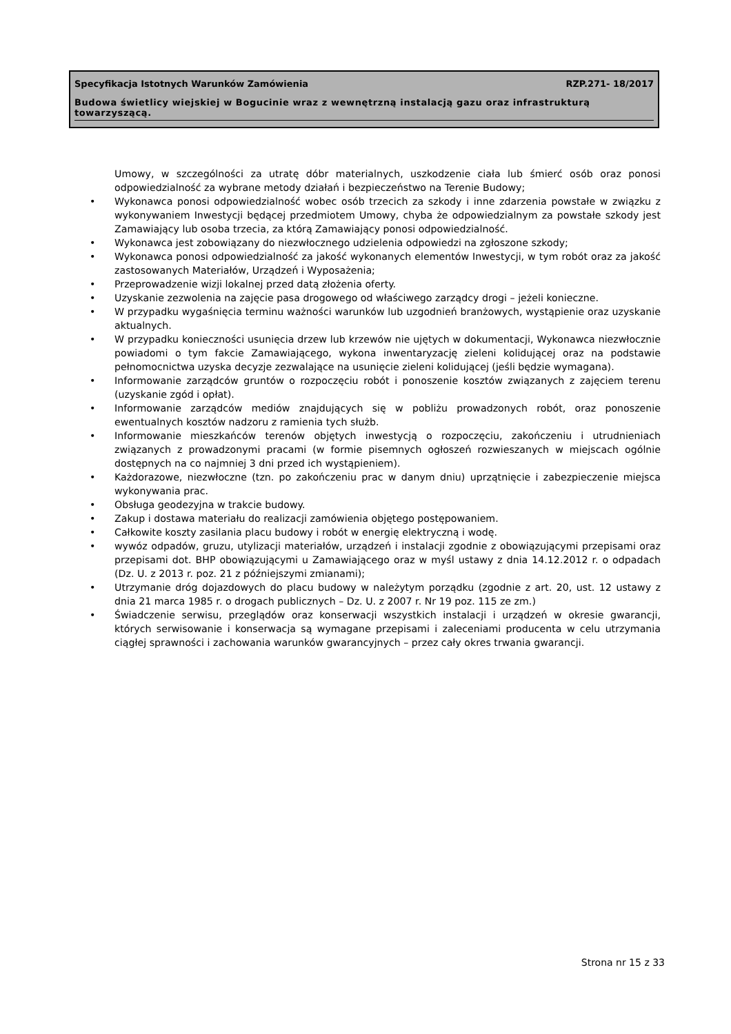Specyfikacja Istotnych Warunków Zamówienia RZP.271- 18/2017
Budowa świetlicy wiejskiej w Bogucinie wraz z wewnętrzną instalacją gazu oraz infrastrukturą towarzyszącą.
Umowy, w szczególności za utratę dóbr materialnych, uszkodzenie ciała lub śmierć osób oraz ponosi odpowiedzialność za wybrane metody działań i bezpieczeństwo na Terenie Budowy;
• Wykonawca ponosi odpowiedzialność wobec osób trzecich za szkody i inne zdarzenia powstałe w związku z wykonywaniem Inwestycji będącej przedmiotem Umowy, chyba że odpowiedzialnym za powstałe szkody jest Zamawiający lub osoba trzecia, za którą Zamawiający ponosi odpowiedzialność.
• Wykonawca jest zobowiązany do niezwłocznego udzielenia odpowiedzi na zgłoszone szkody;
• Wykonawca ponosi odpowiedzialność za jakość wykonanych elementów Inwestycji, w tym robót oraz za jakość zastosowanych Materiałów, Urządzeń i Wyposażenia;
• Przeprowadzenie wizji lokalnej przed datą złożenia oferty.
• Uzyskanie zezwolenia na zajęcie pasa drogowego od właściwego zarządcy drogi – jeżeli konieczne.
• W przypadku wygaśnięcia terminu ważności warunków lub uzgodnień branżowych, wystąpienie oraz uzyskanie aktualnych.
• W przypadku konieczności usunięcia drzew lub krzewów nie ujętych w dokumentacji, Wykonawca niezwłocznie powiadomi o tym fakcie Zamawiającego, wykona inwentaryzację zieleni kolidującej oraz na podstawie pełnomocnictwa uzyska decyzje zezwalające na usunięcie zieleni kolidującej (jeśli będzie wymagana).
• Informowanie zarządców gruntów o rozpoczęciu robót i ponoszenie kosztów związanych z zajęciem terenu (uzyskanie zgód i opłat).
• Informowanie zarządców mediów znajdujących się w pobliżu prowadzonych robót, oraz ponoszenie ewentualnych kosztów nadzoru z ramienia tych służb.
• Informowanie mieszkańców terenów objętych inwestycją o rozpoczęciu, zakończeniu i utrudnieniach związanych z prowadzonymi pracami (w formie pisemnych ogłoszeń rozwieszanych w miejscach ogólnie dostępnych na co najmniej 3 dni przed ich wystąpieniem).
• Każdorazowe, niezwłoczne (tzn. po zakończeniu prac w danym dniu) uprzątnięcie i zabezpieczenie miejsca wykonywania prac.
• Obsługa geodezyjna w trakcie budowy.
• Zakup i dostawa materiału do realizacji zamówienia objętego postępowaniem.
• Całkowite koszty zasilania placu budowy i robót w energię elektryczną i wodę.
• wywóz odpadów, gruzu, utylizacji materiałów, urządzeń i instalacji zgodnie z obowiązującymi przepisami oraz przepisami dot. BHP obowiązującymi u Zamawiającego oraz w myśl ustawy z dnia 14.12.2012 r. o odpadach (Dz. U. z 2013 r. poz. 21 z późniejszymi zmianami);
• Utrzymanie dróg dojazdowych do placu budowy w należytym porządku (zgodnie z art. 20, ust. 12 ustawy z dnia 21 marca 1985 r. o drogach publicznych – Dz. U. z 2007 r. Nr 19 poz. 115 ze zm.)
• Świadczenie serwisu, przeglądów oraz konserwacji wszystkich instalacji i urządzeń w okresie gwarancji, których serwisowanie i konserwacja są wymagane przepisami i zaleceniami producenta w celu utrzymania ciągłej sprawności i zachowania warunków gwarancyjnych – przez cały okres trwania gwarancji.
Strona nr 15 z 33